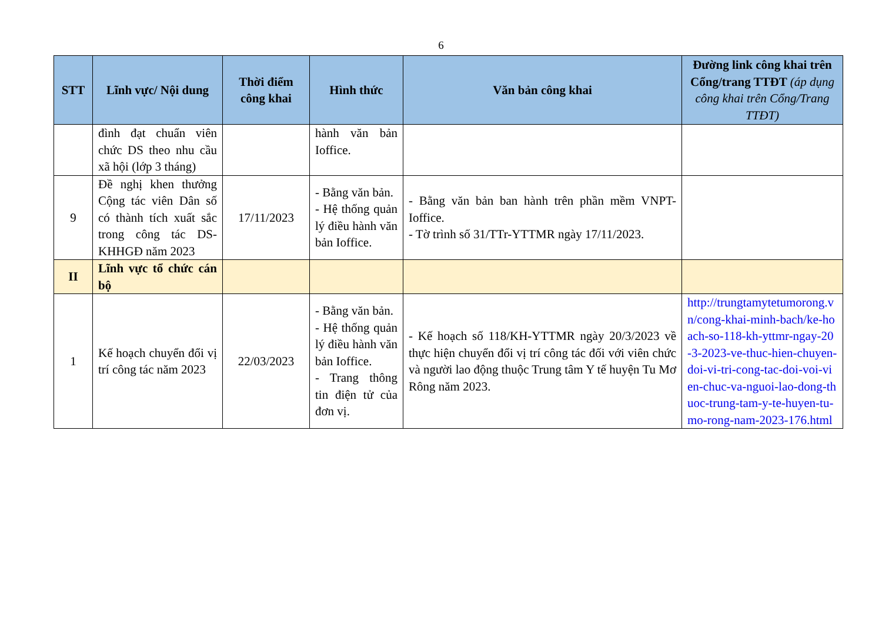6
| STT | Lĩnh vực/ Nội dung | Thời điểm công khai | Hình thức | Văn bản công khai | Đường link công khai trên Cổng/trang TTĐT (áp dụng công khai trên Cổng/Trang TTĐT) |
| --- | --- | --- | --- | --- | --- |
| | đình đạt chuẩn viên chức DS theo nhu cầu xã hội (lớp 3 tháng) | | hành văn bản Ioffice. | | |
| 9 | Đề nghị khen thưởng Cộng tác viên Dân số có thành tích xuất sắc trong công tác DS-KHHGĐ năm 2023 | 17/11/2023 | - Bằng văn bản. - Hệ thống quản lý điều hành văn bản Ioffice. | - Bằng văn bản ban hành trên phần mềm VNPT-Ioffice. - Tờ trình số 31/TTr-YTTMR ngày 17/11/2023. | |
| II | Lĩnh vực tổ chức cán bộ | | | | |
| 1 | Kế hoạch chuyển đổi vị trí công tác năm 2023 | 22/03/2023 | - Bằng văn bản. - Hệ thống quản lý điều hành văn bản Ioffice. - Trang thông tin điện tử của đơn vị. | - Kế hoạch số 118/KH-YTTMR ngày 20/3/2023 về thực hiện chuyển đổi vị trí công tác đối với viên chức và người lao động thuộc Trung tâm Y tế huyện Tu Mơ Rông năm 2023. | http://trungtamytetumorong.vn/cong-khai-minh-bach/ke-hoach-so-118-kh-yttmr-ngay-20-3-2023-ve-thuc-hien-chuyen-doi-vi-tri-cong-tac-doi-voi-vien-chuc-va-nguoi-lao-dong-thuoc-trung-tam-y-te-huyen-tu-mo-rong-nam-2023-176.html |